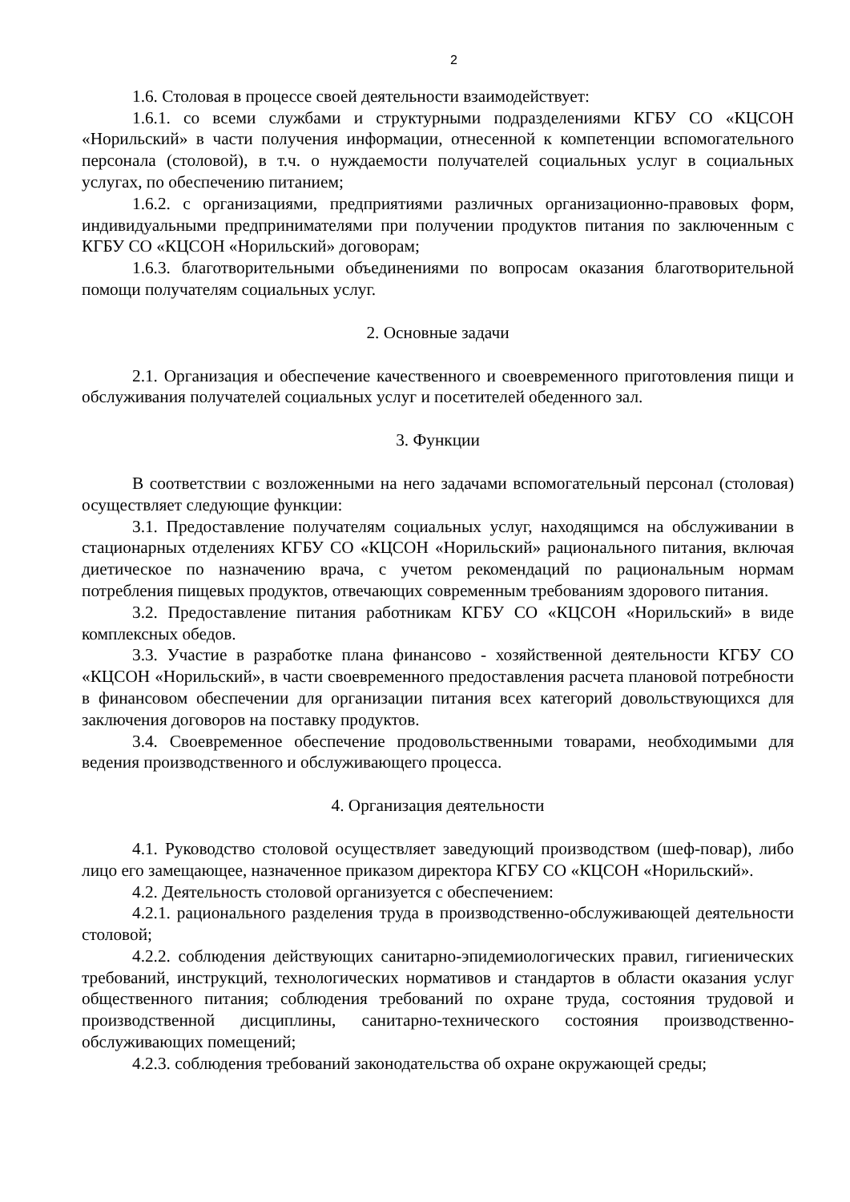2
1.6. Столовая в процессе своей деятельности взаимодействует:
1.6.1. со всеми службами и структурными подразделениями КГБУ СО «КЦСОН «Норильский» в части получения информации, отнесенной к компетенции вспомогательного персонала (столовой), в т.ч. о нуждаемости получателей социальных услуг в социальных услугах, по обеспечению питанием;
1.6.2. с организациями, предприятиями различных организационно-правовых форм, индивидуальными предпринимателями при получении продуктов питания по заключенным с КГБУ СО «КЦСОН «Норильский» договорам;
1.6.3. благотворительными объединениями по вопросам оказания благотворительной помощи получателям социальных услуг.
2. Основные задачи
2.1. Организация и обеспечение качественного и своевременного приготовления пищи и обслуживания получателей социальных услуг и посетителей обеденного зал.
3. Функции
В соответствии с возложенными на него задачами вспомогательный персонал (столовая) осуществляет следующие функции:
3.1. Предоставление получателям социальных услуг, находящимся на обслуживании в стационарных отделениях КГБУ СО «КЦСОН «Норильский» рационального питания, включая диетическое по назначению врача, с учетом рекомендаций по рациональным нормам потребления пищевых продуктов, отвечающих современным требованиям здорового питания.
3.2. Предоставление питания работникам КГБУ СО «КЦСОН «Норильский» в виде комплексных обедов.
3.3. Участие в разработке плана финансово - хозяйственной деятельности КГБУ СО «КЦСОН «Норильский», в части своевременного предоставления расчета плановой потребности в финансовом обеспечении для организации питания всех категорий довольствующихся для заключения договоров на поставку продуктов.
3.4. Своевременное обеспечение продовольственными товарами, необходимыми для ведения производственного и обслуживающего процесса.
4. Организация деятельности
4.1. Руководство столовой осуществляет заведующий производством (шеф-повар), либо лицо его замещающее, назначенное приказом директора КГБУ СО «КЦСОН «Норильский».
4.2. Деятельность столовой организуется с обеспечением:
4.2.1. рационального разделения труда в производственно-обслуживающей деятельности столовой;
4.2.2. соблюдения действующих санитарно-эпидемиологических правил, гигиенических требований, инструкций, технологических нормативов и стандартов в области оказания услуг общественного питания; соблюдения требований по охране труда, состояния трудовой и производственной дисциплины, санитарно-технического состояния производственно-обслуживающих помещений;
4.2.3. соблюдения требований законодательства об охране окружающей среды;